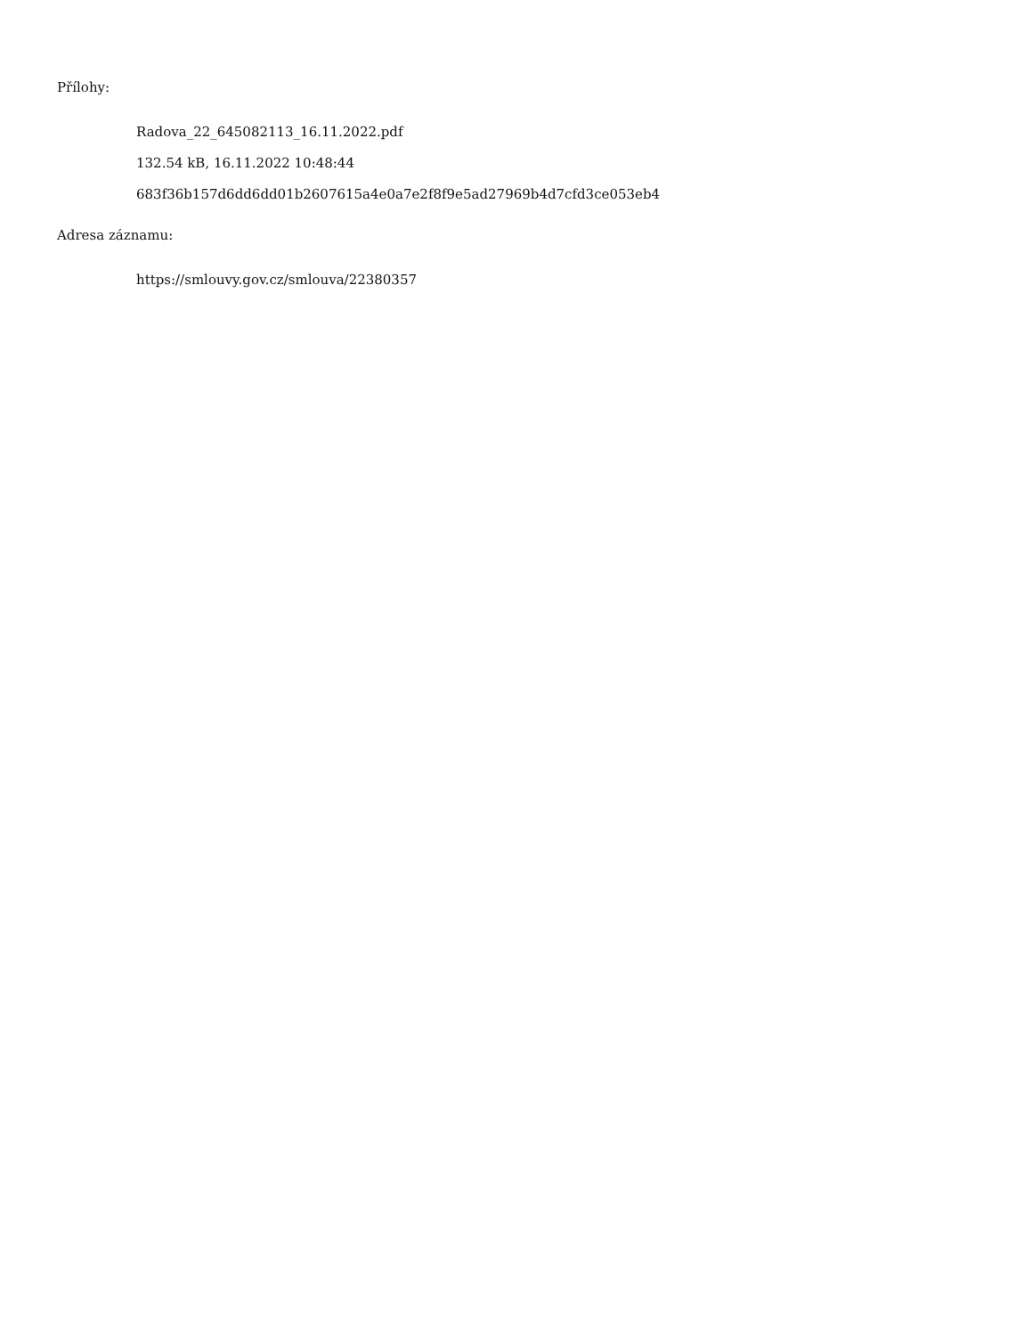Přílohy:
Radova_22_645082113_16.11.2022.pdf
132.54 kB, 16.11.2022 10:48:44
683f36b157d6dd6dd01b2607615a4e0a7e2f8f9e5ad27969b4d7cfd3ce053eb4
Adresa záznamu:
https://smlouvy.gov.cz/smlouva/22380357